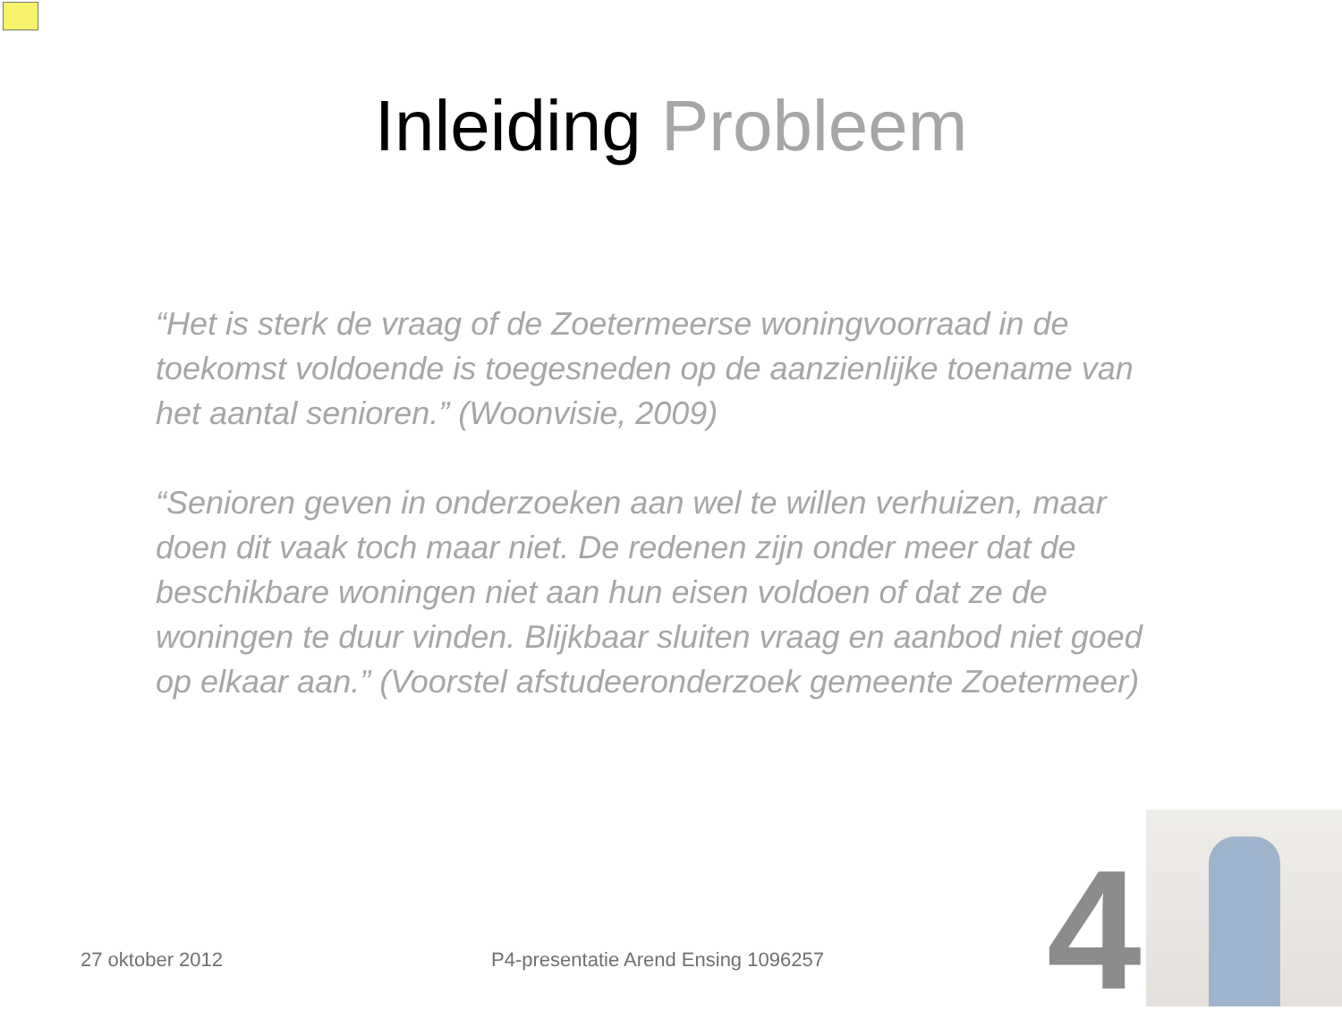Inleiding Probleem
“Het is sterk de vraag of de Zoetermeerse woningvoorraad in de toekomst voldoende is toegesneden op de aanzienlijke toename van het aantal senioren.” (Woonvisie, 2009)
“Senioren geven in onderzoeken aan wel te willen verhuizen, maar doen dit vaak toch maar niet. De redenen zijn onder meer dat de beschikbare woningen niet aan hun eisen voldoen of dat ze de woningen te duur vinden. Blijkbaar sluiten vraag en aanbod niet goed op elkaar aan.” (Voorstel afstudeeronderzoek gemeente Zoetermeer)
27 oktober 2012 P4-presentatie Arend Ensing 1096257 4